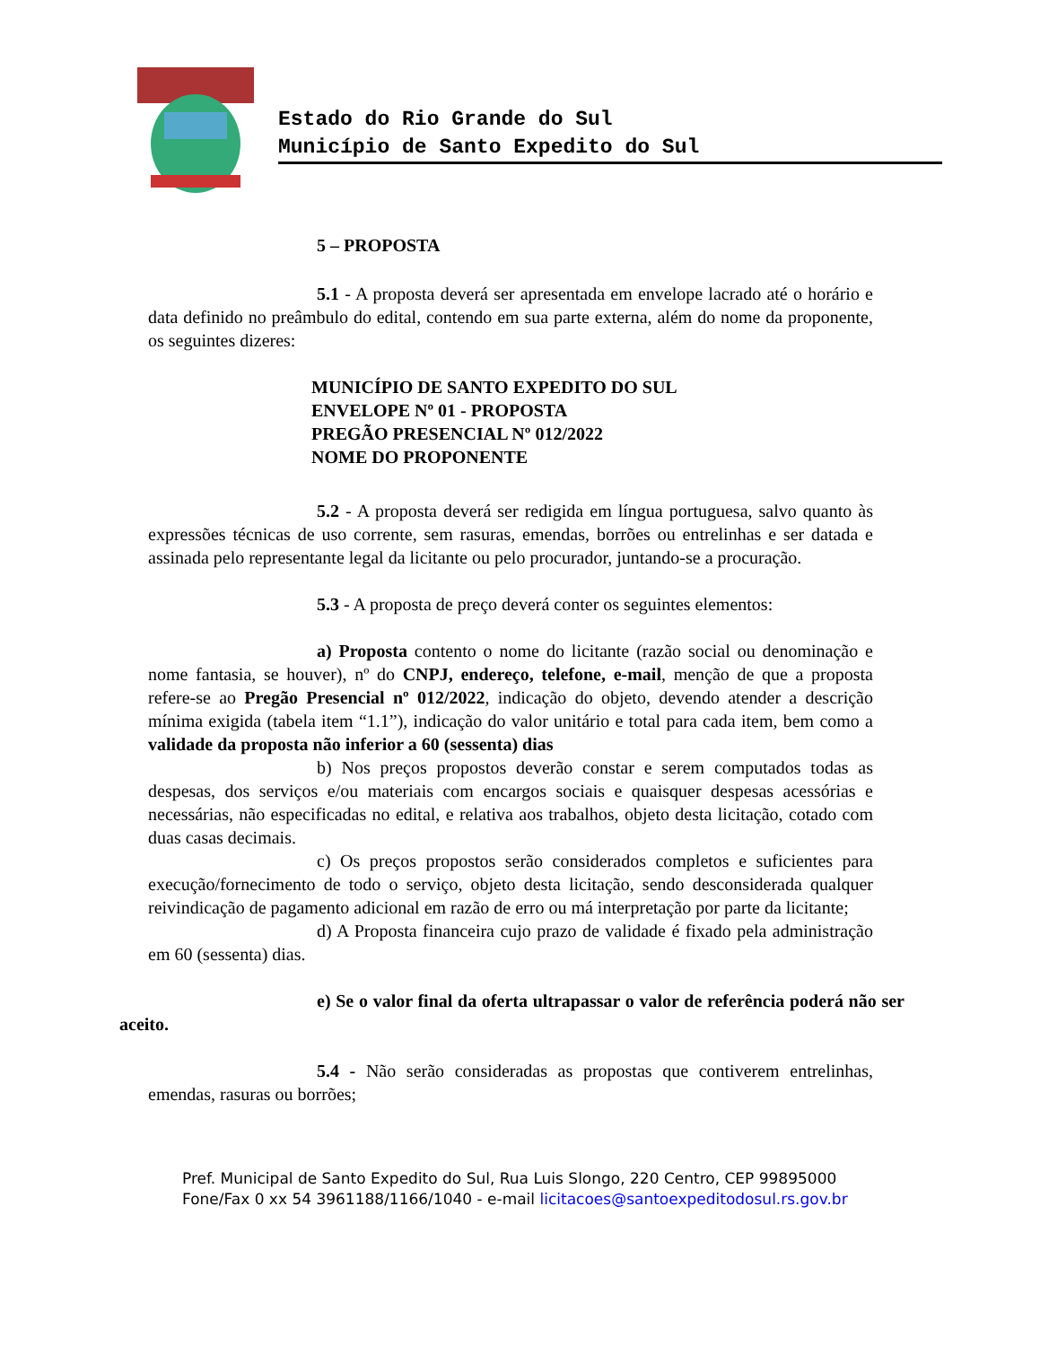Estado do Rio Grande do Sul
Município de Santo Expedito do Sul
5 – PROPOSTA
5.1 - A proposta deverá ser apresentada em envelope lacrado até o horário e data definido no preâmbulo do edital, contendo em sua parte externa, além do nome da proponente, os seguintes dizeres:
MUNICÍPIO DE SANTO EXPEDITO DO SUL
ENVELOPE Nº 01 - PROPOSTA
PREGÃO PRESENCIAL Nº 012/2022
NOME DO PROPONENTE
5.2 - A proposta deverá ser redigida em língua portuguesa, salvo quanto às expressões técnicas de uso corrente, sem rasuras, emendas, borrões ou entrelinhas e ser datada e assinada pelo representante legal da licitante ou pelo procurador, juntando-se a procuração.
5.3 - A proposta de preço deverá conter os seguintes elementos:
a) Proposta contento o nome do licitante (razão social ou denominação e nome fantasia, se houver), nº do CNPJ, endereço, telefone, e-mail, menção de que a proposta refere-se ao Pregão Presencial nº 012/2022, indicação do objeto, devendo atender a descrição mínima exigida (tabela item “1.1”), indicação do valor unitário e total para cada item, bem como a validade da proposta não inferior a 60 (sessenta) dias
b) Nos preços propostos deverão constar e serem computados todas as despesas, dos serviços e/ou materiais com encargos sociais e quaisquer despesas acessórias e necessárias, não especificadas no edital, e relativa aos trabalhos, objeto desta licitação, cotado com duas casas decimais.
c) Os preços propostos serão considerados completos e suficientes para execução/fornecimento de todo o serviço, objeto desta licitação, sendo desconsiderada qualquer reivindicação de pagamento adicional em razão de erro ou má interpretação por parte da licitante;
d) A Proposta financeira cujo prazo de validade é fixado pela administração em 60 (sessenta) dias.
e) Se o valor final da oferta ultrapassar o valor de referência poderá não ser aceito.
5.4 - Não serão consideradas as propostas que contiverem entrelinhas, emendas, rasuras ou borrões;
Pref. Municipal de Santo Expedito do Sul, Rua Luis Slongo, 220 Centro, CEP 99895000
Fone/Fax 0 xx 54 3961188/1166/1040 - e-mail licitacoes@santoexpeditodosul.rs.gov.br